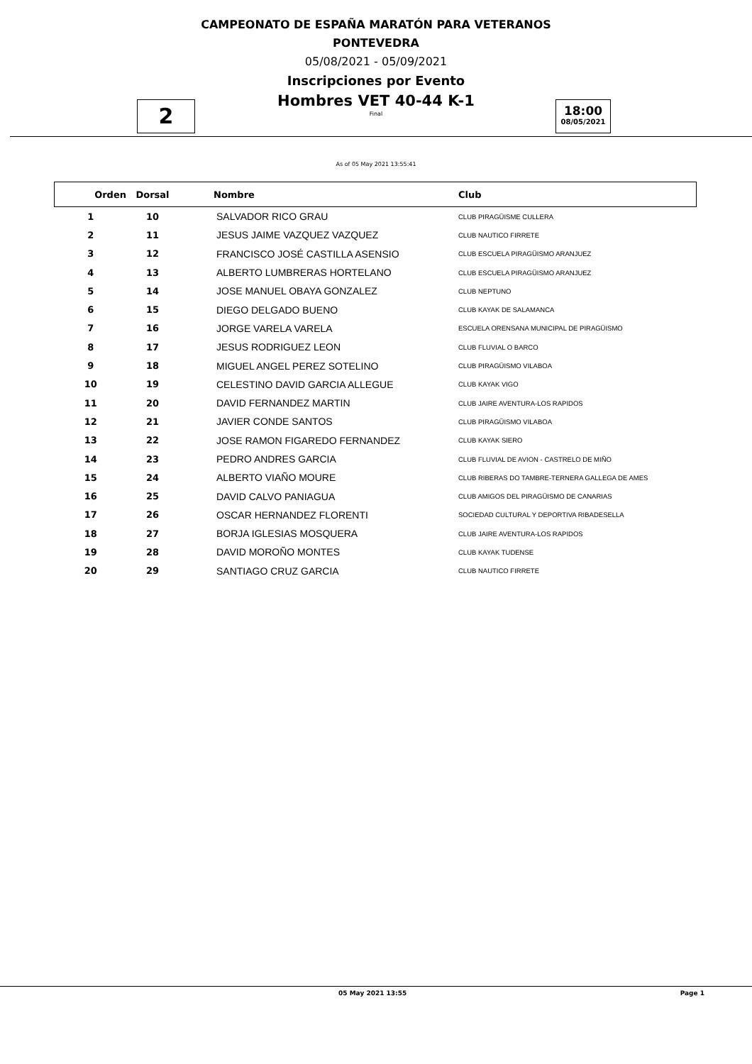CAMPEONATO DE ESPAÑA MARATÓN PARA VETERANOS
PONTEVEDRA
05/08/2021 - 05/09/2021
Inscripciones por Evento
Hombres VET 40-44 K-1
Final
2
18:00
08/05/2021
As of 05 May 2021 13:55:41
| Orden | Dorsal | Nombre | Club |
| --- | --- | --- | --- |
| 1 | 10 | SALVADOR RICO GRAU | CLUB PIRAGÜISME CULLERA |
| 2 | 11 | JESUS JAIME VAZQUEZ VAZQUEZ | CLUB NAUTICO FIRRETE |
| 3 | 12 | FRANCISCO JOSÉ CASTILLA ASENSIO | CLUB ESCUELA PIRAGÜISMO ARANJUEZ |
| 4 | 13 | ALBERTO LUMBRERAS HORTELANO | CLUB ESCUELA PIRAGÜISMO ARANJUEZ |
| 5 | 14 | JOSE MANUEL OBAYA GONZALEZ | CLUB NEPTUNO |
| 6 | 15 | DIEGO DELGADO BUENO | CLUB KAYAK DE SALAMANCA |
| 7 | 16 | JORGE VARELA VARELA | ESCUELA ORENSANA MUNICIPAL DE PIRAGÜISMO |
| 8 | 17 | JESUS RODRIGUEZ LEON | CLUB FLUVIAL O BARCO |
| 9 | 18 | MIGUEL ANGEL PEREZ SOTELINO | CLUB PIRAGÜISMO VILABOA |
| 10 | 19 | CELESTINO DAVID GARCIA ALLEGUE | CLUB KAYAK VIGO |
| 11 | 20 | DAVID FERNANDEZ MARTIN | CLUB JAIRE AVENTURA-LOS RAPIDOS |
| 12 | 21 | JAVIER CONDE SANTOS | CLUB PIRAGÜISMO VILABOA |
| 13 | 22 | JOSE RAMON FIGAREDO FERNANDEZ | CLUB KAYAK SIERO |
| 14 | 23 | PEDRO ANDRES GARCIA | CLUB FLUVIAL DE AVION - CASTRELO DE MIÑO |
| 15 | 24 | ALBERTO VIAÑO MOURE | CLUB RIBERAS DO TAMBRE-TERNERA GALLEGA DE AMES |
| 16 | 25 | DAVID CALVO PANIAGUA | CLUB AMIGOS DEL PIRAGÜISMO DE CANARIAS |
| 17 | 26 | OSCAR HERNANDEZ FLORENTI | SOCIEDAD CULTURAL Y DEPORTIVA RIBADESELLA |
| 18 | 27 | BORJA IGLESIAS MOSQUERA | CLUB JAIRE AVENTURA-LOS RAPIDOS |
| 19 | 28 | DAVID MOROÑO MONTES | CLUB KAYAK TUDENSE |
| 20 | 29 | SANTIAGO CRUZ GARCIA | CLUB NAUTICO FIRRETE |
05 May 2021 13:55 Page 1